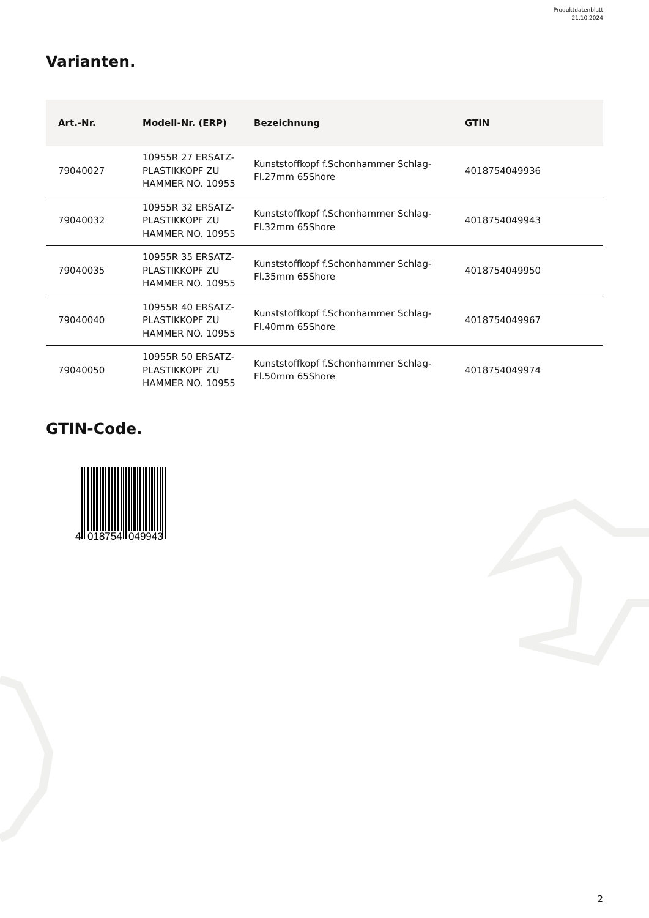Produktdatenblatt
21.10.2024
Varianten.
| Art.-Nr. | Modell-Nr. (ERP) | Bezeichnung | GTIN |
| --- | --- | --- | --- |
| 79040027 | 10955R 27 ERSATZ-PLASTIKKOPF ZU HAMMER NO. 10955 | Kunststoffkopf f.Schonhammer Schlag-Fl.27mm 65Shore | 4018754049936 |
| 79040032 | 10955R 32 ERSATZ-PLASTIKKOPF ZU HAMMER NO. 10955 | Kunststoffkopf f.Schonhammer Schlag-Fl.32mm 65Shore | 4018754049943 |
| 79040035 | 10955R 35 ERSATZ-PLASTIKKOPF ZU HAMMER NO. 10955 | Kunststoffkopf f.Schonhammer Schlag-Fl.35mm 65Shore | 4018754049950 |
| 79040040 | 10955R 40 ERSATZ-PLASTIKKOPF ZU HAMMER NO. 10955 | Kunststoffkopf f.Schonhammer Schlag-Fl.40mm 65Shore | 4018754049967 |
| 79040050 | 10955R 50 ERSATZ-PLASTIKKOPF ZU HAMMER NO. 10955 | Kunststoffkopf f.Schonhammer Schlag-Fl.50mm 65Shore | 4018754049974 |
GTIN-Code.
4
018754
049943
2